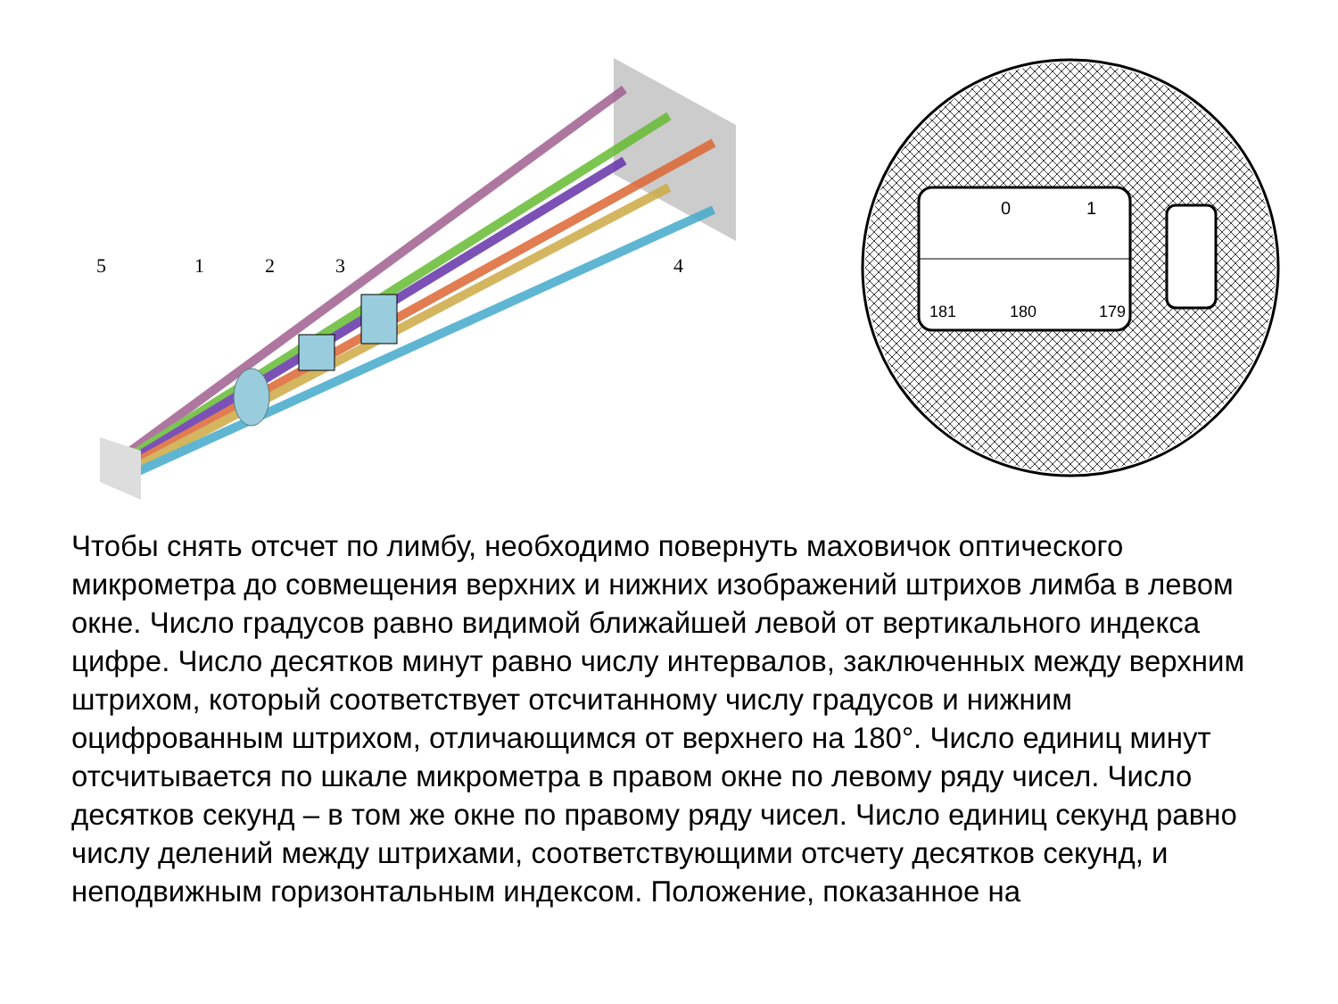5
1
2
3
4
0
1
181
180
179
Чтобы снять отсчет по лимбу, необходимо повернуть маховичок оптического микрометра до совмещения верхних и нижних изображений штрихов лимба в левом окне. Число градусов равно видимой ближайшей левой от вертикального индекса цифре. Число десятков минут равно числу интервалов, заключенных между верхним штрихом, который соответствует отсчитанному числу градусов и нижним оцифрованным штрихом, отличающимся от верхнего на 180°. Число единиц минут отсчитывается по шкале микрометра в правом окне по левому ряду чисел. Число десятков секунд – в том же окне по правому ряду чисел. Число единиц секунд равно числу делений между штрихами, соответствующими отсчету десятков секунд, и неподвижным горизонтальным индексом. Положение, показанное на